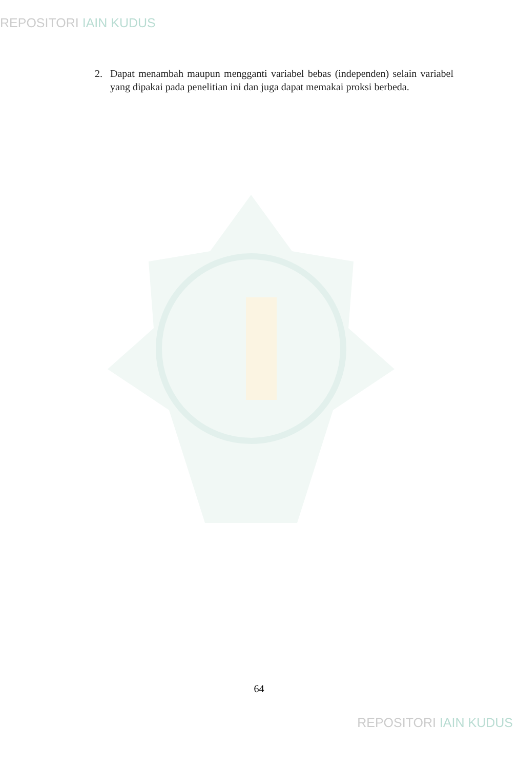REPOSITORI IAIN KUDUS
2. Dapat menambah maupun mengganti variabel bebas (independen) selain variabel yang dipakai pada penelitian ini dan juga dapat memakai proksi berbeda.
64
REPOSITORI IAIN KUDUS